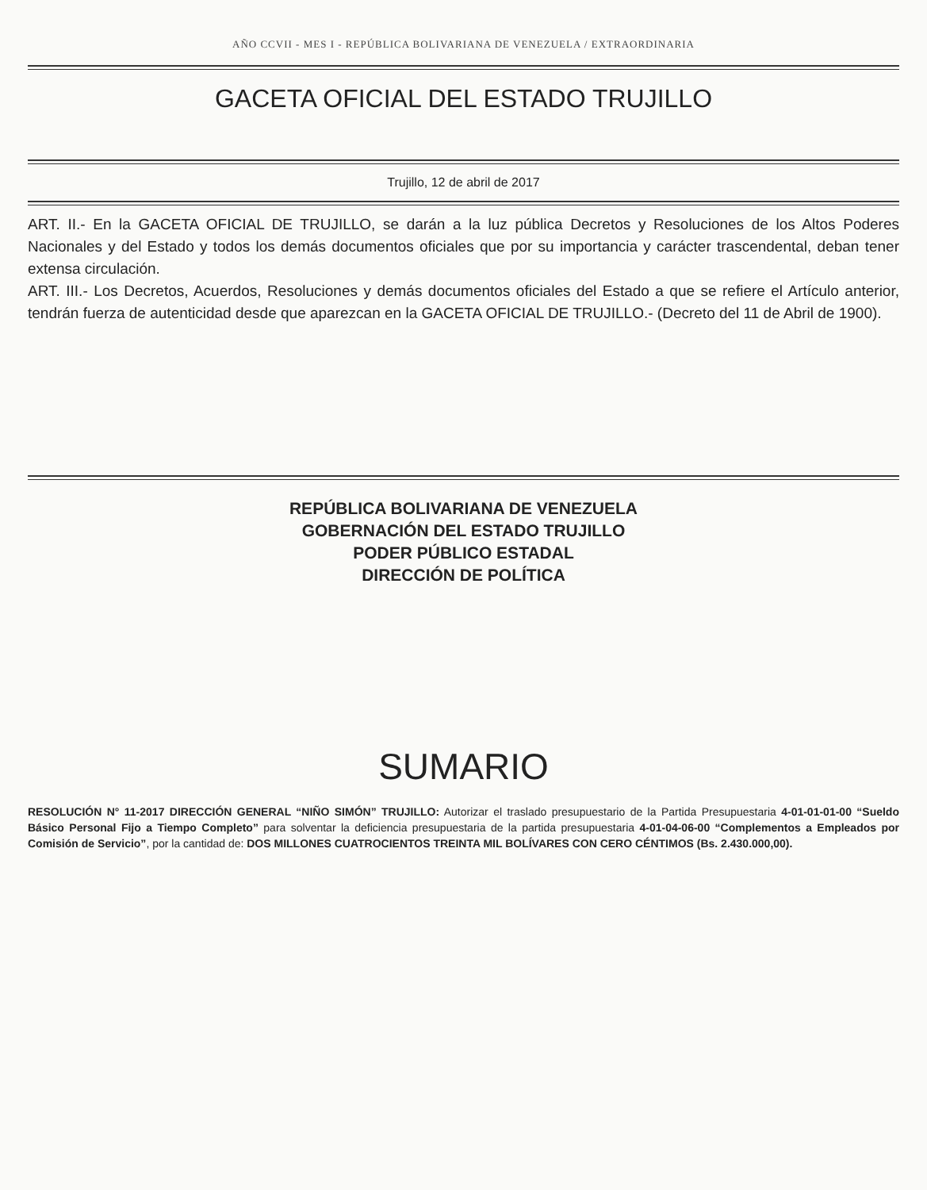AÑO CCVII - MES I - REPÚBLICA BOLIVARIANA DE VENEZUELA / EXTRAORDINARIA
GACETA OFICIAL DEL ESTADO TRUJILLO
Trujillo, 12 de abril de 2017
ART. II.- En la GACETA OFICIAL DE TRUJILLO, se darán a la luz pública Decretos y Resoluciones de los Altos Poderes Nacionales y del Estado y todos los demás documentos oficiales que por su importancia y carácter trascendental, deban tener extensa circulación.
ART. III.- Los Decretos, Acuerdos, Resoluciones y demás documentos oficiales del Estado a que se refiere el Artículo anterior, tendrán fuerza de autenticidad desde que aparezcan en la GACETA OFICIAL DE TRUJILLO.- (Decreto del 11 de Abril de 1900).
REPÚBLICA BOLIVARIANA DE VENEZUELA
GOBERNACIÓN DEL ESTADO TRUJILLO
PODER PÚBLICO ESTADAL
DIRECCIÓN DE POLÍTICA
SUMARIO
RESOLUCIÓN N° 11-2017 DIRECCIÓN GENERAL “NIÑO SIMÓN” TRUJILLO: Autorizar el traslado presupuestario de la Partida Presupuestaria 4-01-01-01-00 “Sueldo Básico Personal Fijo a Tiempo Completo” para solventar la deficiencia presupuestaria de la partida presupuestaria 4-01-04-06-00 “Complementos a Empleados por Comisión de Servicio”, por la cantidad de: DOS MILLONES CUATROCIENTOS TREINTA MIL BOLÍVARES CON CERO CÉNTIMOS (Bs. 2.430.000,00).